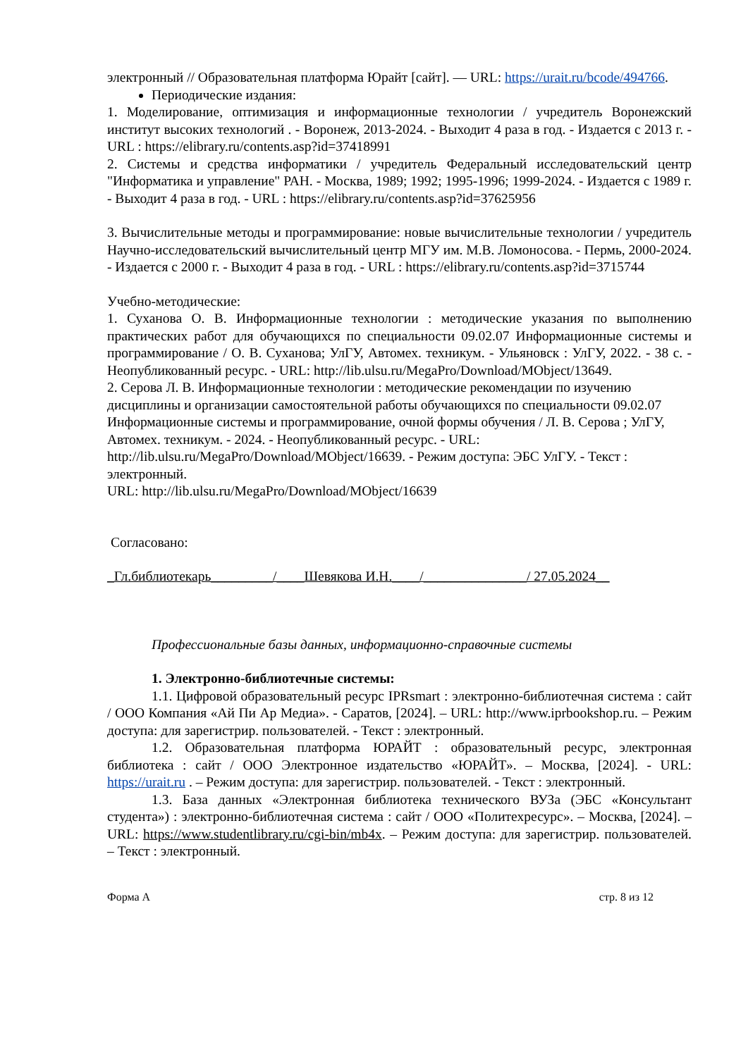электронный // Образовательная платформа Юрайт [сайт]. — URL: https://urait.ru/bcode/494766.
Периодические издания:
1. Моделирование, оптимизация и информационные технологии / учредитель Воронежский институт высоких технологий . - Воронеж, 2013-2024. - Выходит 4 раза в год. - Издается с 2013 г. - URL : https://elibrary.ru/contents.asp?id=37418991
2. Системы и средства информатики / учредитель Федеральный исследовательский центр "Информатика и управление" РАН. - Москва, 1989; 1992; 1995-1996; 1999-2024. - Издается с 1989 г. - Выходит 4 раза в год. - URL : https://elibrary.ru/contents.asp?id=37625956
3. Вычислительные методы и программирование: новые вычислительные технологии / учредитель Научно-исследовательский вычислительный центр МГУ им. М.В. Ломоносова. - Пермь, 2000-2024. - Издается с 2000 г. - Выходит 4 раза в год. - URL : https://elibrary.ru/contents.asp?id=3715744
Учебно-методические:
1. Суханова О. В. Информационные технологии : методические указания по выполнению практических работ для обучающихся по специальности 09.02.07 Информационные системы и программирование / О. В. Суханова; УлГУ, Автомех. техникум. - Ульяновск : УлГУ, 2022. - 38 с. - Неопубликованный ресурс. - URL: http://lib.ulsu.ru/MegaPro/Download/MObject/13649.
2. Серова Л. В. Информационные технологии : методические рекомендации по изучению дисциплины и организации самостоятельной работы обучающихся по специальности 09.02.07 Информационные системы и программирование, очной формы обучения / Л. В. Серова ; УлГУ, Автомех. техникум. - 2024. - Неопубликованный ресурс. - URL: http://lib.ulsu.ru/MegaPro/Download/MObject/16639. - Режим доступа: ЭБС УлГУ. - Текст : электронный.
URL: http://lib.ulsu.ru/MegaPro/Download/MObject/16639
Согласовано:
_Гл.библиотекарь_________/____Шевякова И.Н.____/_______________/ 27.05.2024__
Профессиональные базы данных, информационно-справочные системы
1. Электронно-библиотечные системы:
1.1. Цифровой образовательный ресурс IPRsmart : электронно-библиотечная система : сайт / ООО Компания «Ай Пи Ар Медиа». - Саратов, [2024]. – URL: http://www.iprbookshop.ru. – Режим доступа: для зарегистрир. пользователей. - Текст : электронный.
1.2. Образовательная платформа ЮРАЙТ : образовательный ресурс, электронная библиотека : сайт / ООО Электронное издательство «ЮРАЙТ». – Москва, [2024]. - URL: https://urait.ru . – Режим доступа: для зарегистрир. пользователей. - Текст : электронный.
1.3. База данных «Электронная библиотека технического ВУЗа (ЭБС «Консультант студента») : электронно-библиотечная система : сайт / ООО «Политехресурс». – Москва, [2024]. – URL: https://www.studentlibrary.ru/cgi-bin/mb4x. – Режим доступа: для зарегистрир. пользователей. – Текст : электронный.
Форма А стр. 8 из 12